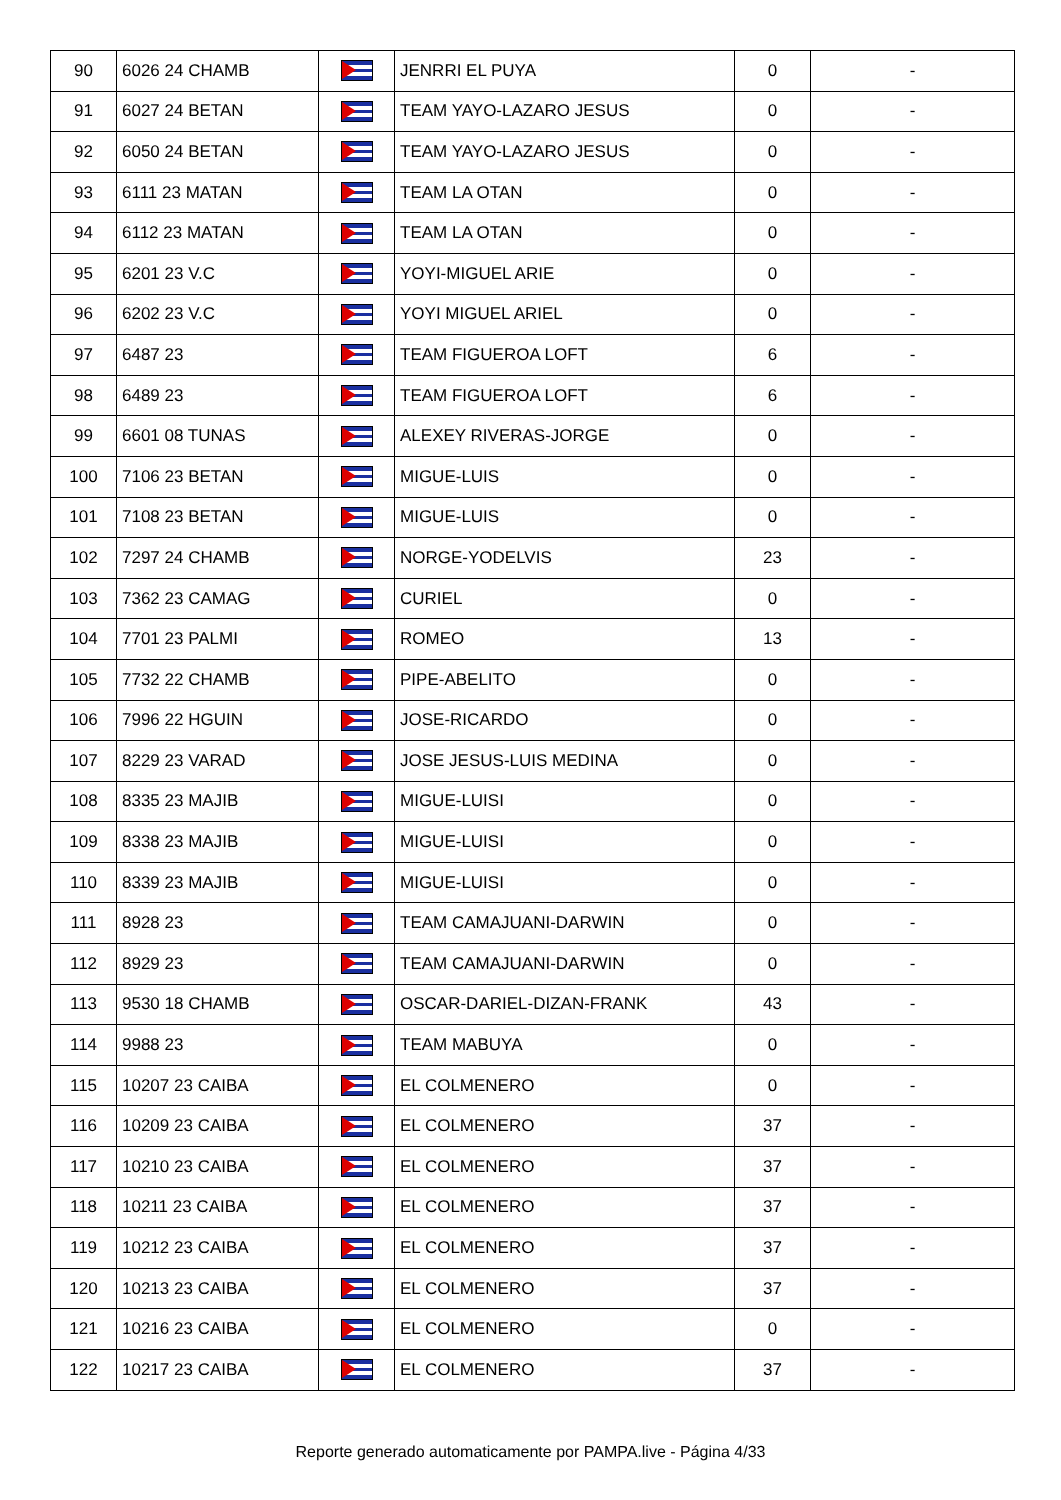| 90 | 6026 24 CHAMB | | JENRRI EL PUYA | 0 | - |
| 91 | 6027 24 BETAN | | TEAM YAYO-LAZARO JESUS | 0 | - |
| 92 | 6050 24 BETAN | | TEAM YAYO-LAZARO JESUS | 0 | - |
| 93 | 6111 23 MATAN | | TEAM LA OTAN | 0 | - |
| 94 | 6112 23 MATAN | | TEAM LA OTAN | 0 | - |
| 95 | 6201 23 V.C | | YOYI-MIGUEL ARIE | 0 | - |
| 96 | 6202 23 V.C | | YOYI MIGUEL ARIEL | 0 | - |
| 97 | 6487 23 | | TEAM FIGUEROA LOFT | 6 | - |
| 98 | 6489 23 | | TEAM FIGUEROA LOFT | 6 | - |
| 99 | 6601 08 TUNAS | | ALEXEY RIVERAS-JORGE | 0 | - |
| 100 | 7106 23 BETAN | | MIGUE-LUIS | 0 | - |
| 101 | 7108 23 BETAN | | MIGUE-LUIS | 0 | - |
| 102 | 7297 24 CHAMB | | NORGE-YODELVIS | 23 | - |
| 103 | 7362 23 CAMAG | | CURIEL | 0 | - |
| 104 | 7701 23 PALMI | | ROMEO | 13 | - |
| 105 | 7732 22 CHAMB | | PIPE-ABELITO | 0 | - |
| 106 | 7996 22 HGUIN | | JOSE-RICARDO | 0 | - |
| 107 | 8229 23 VARAD | | JOSE JESUS-LUIS MEDINA | 0 | - |
| 108 | 8335 23 MAJIB | | MIGUE-LUISI | 0 | - |
| 109 | 8338 23 MAJIB | | MIGUE-LUISI | 0 | - |
| 110 | 8339 23 MAJIB | | MIGUE-LUISI | 0 | - |
| 111 | 8928 23 | | TEAM CAMAJUANI-DARWIN | 0 | - |
| 112 | 8929 23 | | TEAM CAMAJUANI-DARWIN | 0 | - |
| 113 | 9530 18 CHAMB | | OSCAR-DARIEL-DIZAN-FRANK | 43 | - |
| 114 | 9988 23 | | TEAM MABUYA | 0 | - |
| 115 | 10207 23 CAIBA | | EL COLMENERO | 0 | - |
| 116 | 10209 23 CAIBA | | EL COLMENERO | 37 | - |
| 117 | 10210 23 CAIBA | | EL COLMENERO | 37 | - |
| 118 | 10211 23 CAIBA | | EL COLMENERO | 37 | - |
| 119 | 10212 23 CAIBA | | EL COLMENERO | 37 | - |
| 120 | 10213 23 CAIBA | | EL COLMENERO | 37 | - |
| 121 | 10216 23 CAIBA | | EL COLMENERO | 0 | - |
| 122 | 10217 23 CAIBA | | EL COLMENERO | 37 | - |
Reporte generado automaticamente por PAMPA.live - Página 4/33